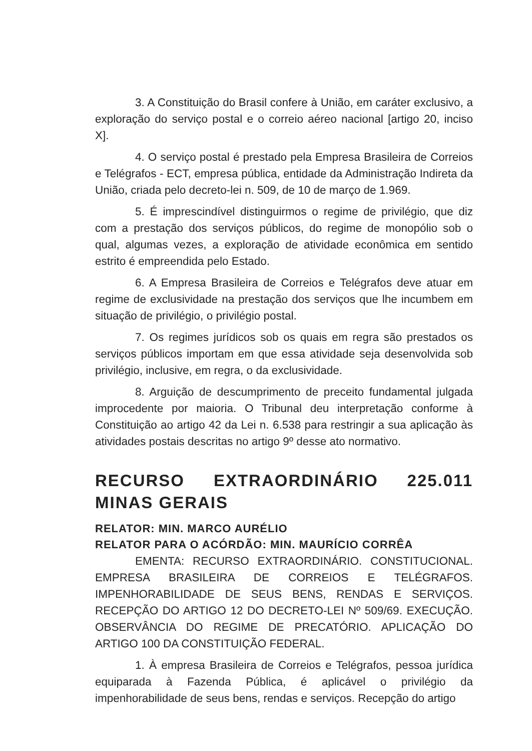3. A Constituição do Brasil confere à União, em caráter exclusivo, a exploração do serviço postal e o correio aéreo nacional [artigo 20, inciso X].
4. O serviço postal é prestado pela Empresa Brasileira de Correios e Telégrafos - ECT, empresa pública, entidade da Administração Indireta da União, criada pelo decreto-lei n. 509, de 10 de março de 1.969.
5. É imprescindível distinguirmos o regime de privilégio, que diz com a prestação dos serviços públicos, do regime de monopólio sob o qual, algumas vezes, a exploração de atividade econômica em sentido estrito é empreendida pelo Estado.
6. A Empresa Brasileira de Correios e Telégrafos deve atuar em regime de exclusividade na prestação dos serviços que lhe incumbem em situação de privilégio, o privilégio postal.
7. Os regimes jurídicos sob os quais em regra são prestados os serviços públicos importam em que essa atividade seja desenvolvida sob privilégio, inclusive, em regra, o da exclusividade.
8. Arguição de descumprimento de preceito fundamental julgada improcedente por maioria. O Tribunal deu interpretação conforme à Constituição ao artigo 42 da Lei n. 6.538 para restringir a sua aplicação às atividades postais descritas no artigo 9º desse ato normativo.
RECURSO EXTRAORDINÁRIO 225.011 MINAS GERAIS
RELATOR: MIN. MARCO AURÉLIO
RELATOR PARA O ACÓRDÃO: MIN. MAURÍCIO CORRÊA
EMENTA: RECURSO EXTRAORDINÁRIO. CONSTITUCIONAL. EMPRESA BRASILEIRA DE CORREIOS E TELÉGRAFOS. IMPENHORABILIDADE DE SEUS BENS, RENDAS E SERVIÇOS. RECEPÇÃO DO ARTIGO 12 DO DECRETO-LEI Nº 509/69. EXECUÇÃO. OBSERVÂNCIA DO REGIME DE PRECATÓRIO. APLICAÇÃO DO ARTIGO 100 DA CONSTITUIÇÃO FEDERAL.
1. À empresa Brasileira de Correios e Telégrafos, pessoa jurídica equiparada à Fazenda Pública, é aplicável o privilégio da impenhorabilidade de seus bens, rendas e serviços. Recepção do artigo